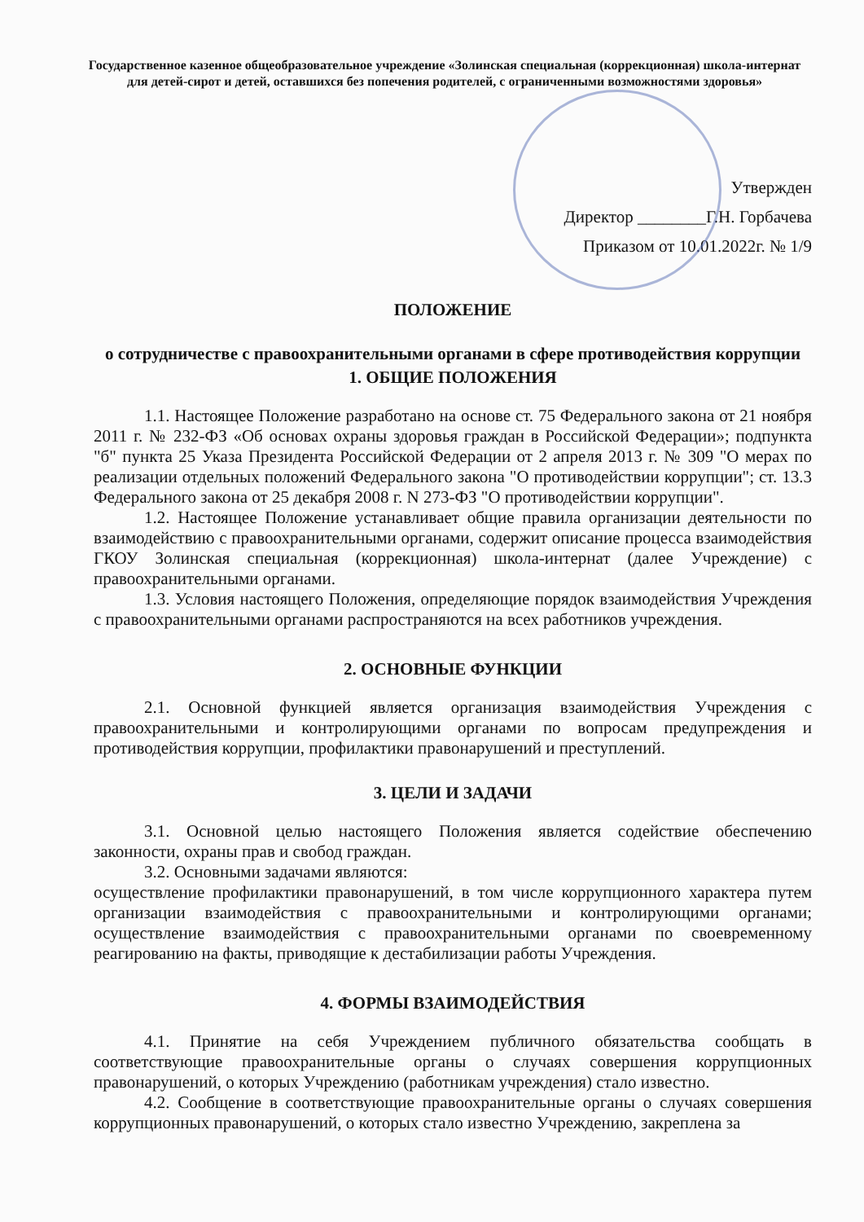Государственное казенное общеобразовательное учреждение «Золинская специальная (коррекционная) школа-интернат для детей-сирот и детей, оставшихся без попечения родителей, с ограниченными возможностями здоровья»
Утвержден
Директор ________Г.Н. Горбачева
Приказом от 10.01.2022г. № 1/9
ПОЛОЖЕНИЕ
о сотрудничестве с правоохранительными органами в сфере противодействия коррупции
1. ОБЩИЕ ПОЛОЖЕНИЯ
1.1. Настоящее Положение разработано на основе ст. 75 Федерального закона от 21 ноября 2011 г. № 232-ФЗ «Об основах охраны здоровья граждан в Российской Федерации»; подпункта "б" пункта 25 Указа Президента Российской Федерации от 2 апреля 2013 г. № 309 "О мерах по реализации отдельных положений Федерального закона "О противодействии коррупции"; ст. 13.3 Федерального закона от 25 декабря 2008 г. N 273-ФЗ "О противодействии коррупции".
1.2. Настоящее Положение устанавливает общие правила организации деятельности по взаимодействию с правоохранительными органами, содержит описание процесса взаимодействия ГКОУ Золинская специальная (коррекционная) школа-интернат (далее Учреждение) с правоохранительными органами.
1.3. Условия настоящего Положения, определяющие порядок взаимодействия Учреждения с правоохранительными органами распространяются на всех работников учреждения.
2. ОСНОВНЫЕ ФУНКЦИИ
2.1. Основной функцией является организация взаимодействия Учреждения с правоохранительными и контролирующими органами по вопросам предупреждения и противодействия коррупции, профилактики правонарушений и преступлений.
3. ЦЕЛИ И ЗАДАЧИ
3.1. Основной целью настоящего Положения является содействие обеспечению законности, охраны прав и свобод граждан.
3.2. Основными задачами являются:
осуществление профилактики правонарушений, в том числе коррупционного характера путем организации взаимодействия с правоохранительными и контролирующими органами; осуществление взаимодействия с правоохранительными органами по своевременному реагированию на факты, приводящие к дестабилизации работы Учреждения.
4. ФОРМЫ ВЗАИМОДЕЙСТВИЯ
4.1. Принятие на себя Учреждением публичного обязательства сообщать в соответствующие правоохранительные органы о случаях совершения коррупционных правонарушений, о которых Учреждению (работникам учреждения) стало известно.
4.2. Сообщение в соответствующие правоохранительные органы о случаях совершения коррупционных правонарушений, о которых стало известно Учреждению, закреплена за